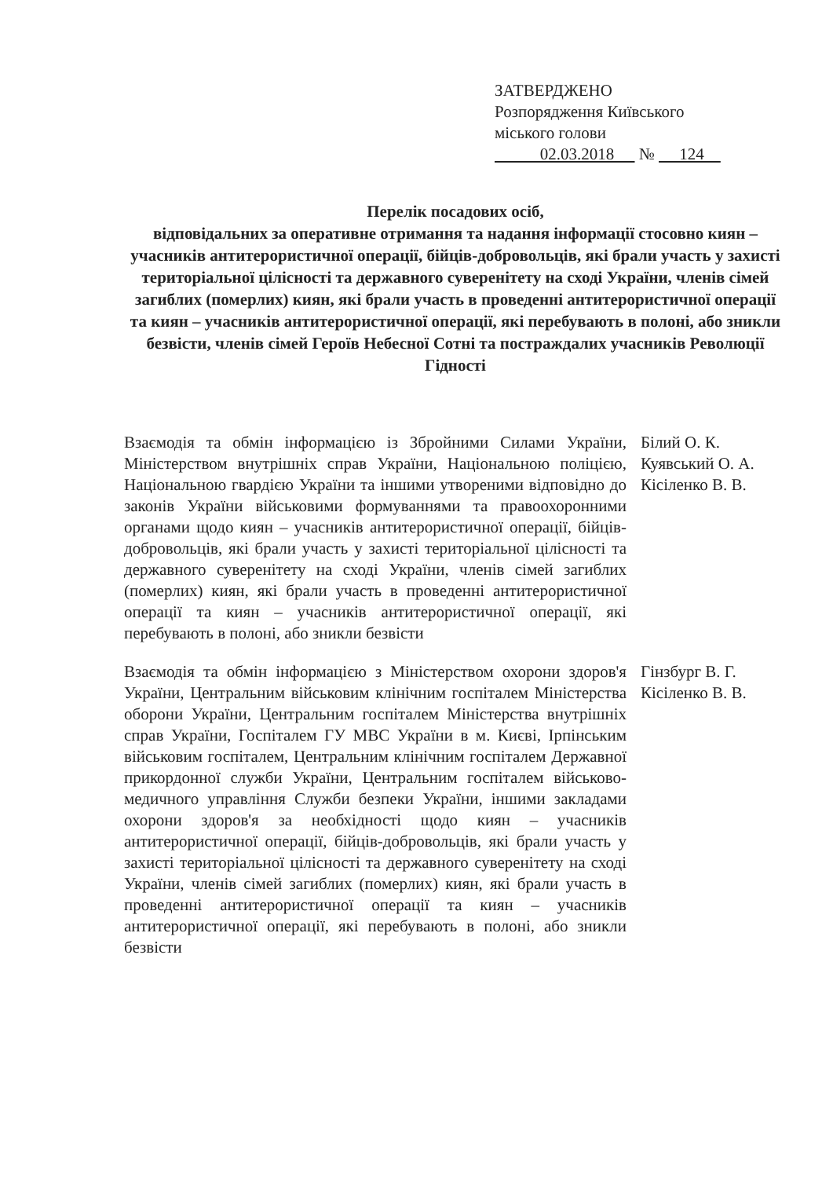ЗАТВЕРДЖЕНО
Розпорядження Київського
міського голови
02.03.2018 № 124
Перелік посадових осіб,
відповідальних за оперативне отримання та надання інформації стосовно киян – учасників антитерористичної операції, бійців-добровольців, які брали участь у захисті територіальної цілісності та державного суверенітету на сході України, членів сімей загиблих (померлих) киян, які брали участь в проведенні антитерористичної операції та киян – учасників антитерористичної операції, які перебувають в полоні, або зникли безвісти, членів сімей Героїв Небесної Сотні та постраждалих учасників Революції Гідності
| Взаємодія та обмін інформацією із Збройними Силами України, Міністерством внутрішніх справ України, Національною поліцією, Національною гвардією України та іншими утвореними відповідно до законів України військовими формуваннями та правоохоронними органами щодо киян – учасників антитерористичної операції, бійців-добровольців, які брали участь у захисті територіальної цілісності та державного суверенітету на сході України, членів сімей загиблих (померлих) киян, які брали участь в проведенні антитерористичної операції та киян – учасників антитерористичної операції, які перебувають в полоні, або зникли безвісти | Білий О. К. Куявський О. А. Кісіленко В. В. |
| Взаємодія та обмін інформацією з Міністерством охорони здоров'я України, Центральним військовим клінічним госпіталем Міністерства оборони України, Центральним госпіталем Міністерства внутрішніх справ України, Госпіталем ГУ МВС України в м. Києві, Ірпінським військовим госпіталем, Центральним клінічним госпіталем Державної прикордонної служби України, Центральним госпіталем військово-медичного управління Служби безпеки України, іншими закладами охорони здоров'я за необхідності щодо киян – учасників антитерористичної операції, бійців-добровольців, які брали участь у захисті територіальної цілісності та державного суверенітету на сході України, членів сімей загиблих (померлих) киян, які брали участь в проведенні антитерористичної операції та киян – учасників антитерористичної операції, які перебувають в полоні, або зникли безвісти | Гінзбург В. Г. Кісіленко В. В. |